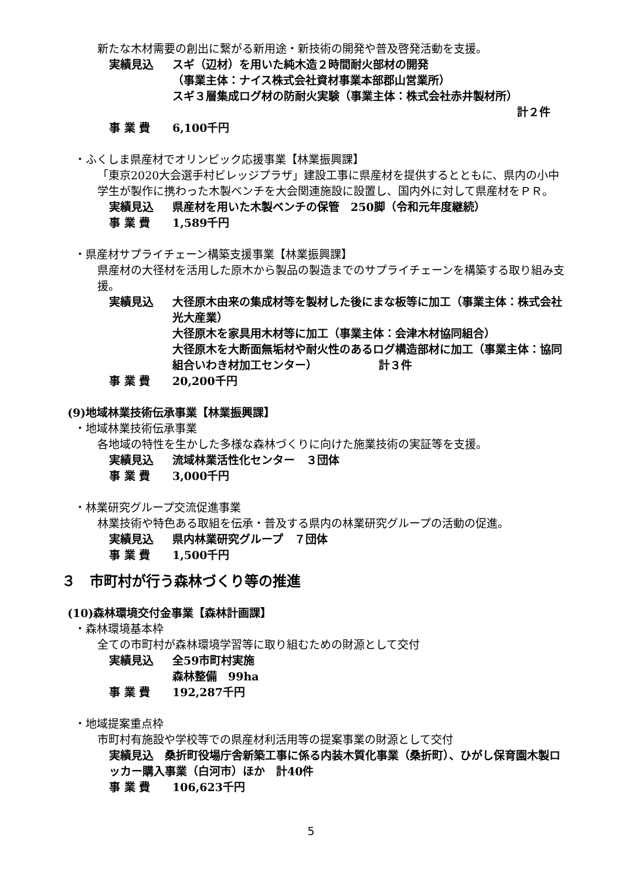新たな木材需要の創出に繋がる新用途・新技術の開発や普及啓発活動を支援。
実績見込 スギ（辺材）を用いた純木造２時間耐火部材の開発
（事業主体：ナイス株式会社資材事業本部郡山営業所）
スギ３層集成ログ材の防耐火実験（事業主体：株式会社赤井製材所）
計２件
事 業 費 6,100千円
・ふくしま県産材でオリンピック応援事業【林業振興課】
「東京2020大会選手村ビレッジプラザ」建設工事に県産材を提供するとともに、県内の小中学生が製作に携わった木製ベンチを大会関連施設に設置し、国内外に対して県産材をＰＲ。
実績見込 県産材を用いた木製ベンチの保管　250脚（令和元年度継続）
事 業 費 1,589千円
・県産材サプライチェーン構築支援事業【林業振興課】
県産材の大径材を活用した原木から製品の製造までのサプライチェーンを構築する取り組み支援。
実績見込 大径原木由来の集成材等を製材した後にまな板等に加工（事業主体：株式会社光大産業）
大径原木を家具用木材等に加工（事業主体：会津木材協同組合）
大径原木を大断面無垢材や耐火性のあるログ構造部材に加工（事業主体：協同組合いわき材加工センター）　　　　　　計３件
事 業 費 20,200千円
(9)地域林業技術伝承事業【林業振興課】
・地域林業技術伝承事業
各地域の特性を生かした多様な森林づくりに向けた施業技術の実証等を支援。
実績見込 流域林業活性化センター　３団体
事 業 費 3,000千円
・林業研究グループ交流促進事業
林業技術や特色ある取組を伝承・普及する県内の林業研究グループの活動の促進。
実績見込 県内林業研究グループ　７団体
事 業 費 1,500千円
３　市町村が行う森林づくり等の推進
(10)森林環境交付金事業【森林計画課】
・森林環境基本枠
全ての市町村が森林環境学習等に取り組むための財源として交付
実績見込 全59市町村実施
森林整備　99ha
事 業 費 192,287千円
・地域提案重点枠
市町村有施設や学校等での県産材利活用等の提案事業の財源として交付
実績見込　桑折町役場庁舎新築工事に係る内装木質化事業（桑折町）、ひがし保育園木製ロッカー購入事業（白河市）ほか　計40件
事 業 費 106,623千円
5